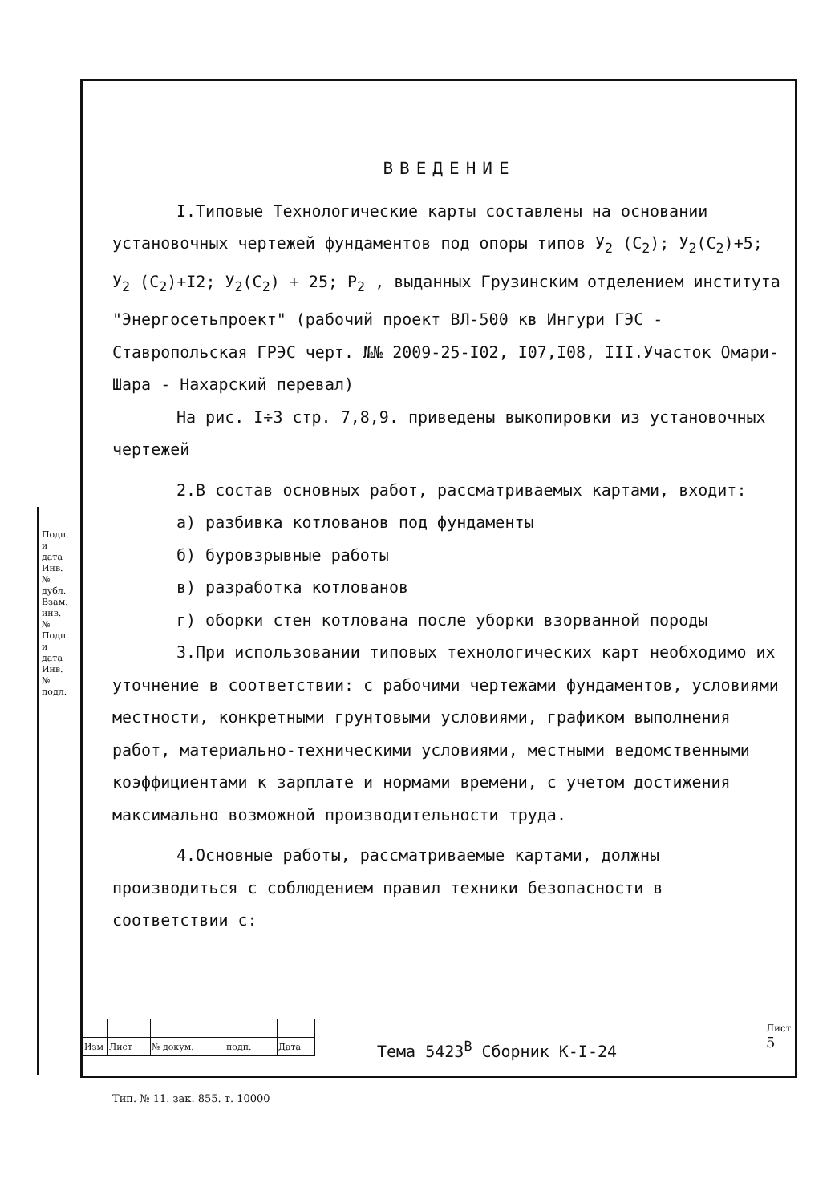ВВЕДЕНИЕ
I.Типовые Технологические карты составлены на основании установочных чертежей фундаментов под опоры типов У<sub>2</sub> (С<sub>2</sub>); У<sub>2</sub>(С<sub>2</sub>)+5; У<sub>2</sub> (С<sub>2</sub>)+I2; У<sub>2</sub>(С<sub>2</sub>) + 25; Р<sub>2</sub> , выданных Грузинским отделением института "Энергосетьпроект" (рабочий проект ВЛ-500 кв Ингури ГЭС - Ставропольская ГРЭС черт. №№ 2009-25-I02, I07,I08, III.Участок Омари-Шара - Нахарский перевал)
На рис. I÷3 стр. 7,8,9. приведены выкопировки из установочных чертежей
2.В состав основных работ, рассматриваемых картами, входит:
а) разбивка котлованов под фундаменты
б) буровзрывные работы
в) разработка котлованов
г) оборки стен котлована после уборки взорванной породы
3.При использовании типовых технологических карт необходимо их уточнение в соответствии: с рабочими чертежами фундаментов, условиями местности, конкретными грунтовыми условиями, графиком выполнения работ, материально-техническими условиями, местными ведомственными коэффициентами к зарплате и нормами времени, с учетом достижения максимально возможной производительности труда.
4.Основные работы, рассматриваемые картами, должны производиться с соблюдением правил техники безопасности в соответствии с:
| Изм | Лист | № докум. | подп. | Дата |
Тема 5423<sup>В</sup> Сборник К-I-24
Лист
5
Подп. и дата Инв. № дубл. Взам. инв. № Подп. и дата Инв. № подл.
Тип. № 11. зак. 855. т. 10000